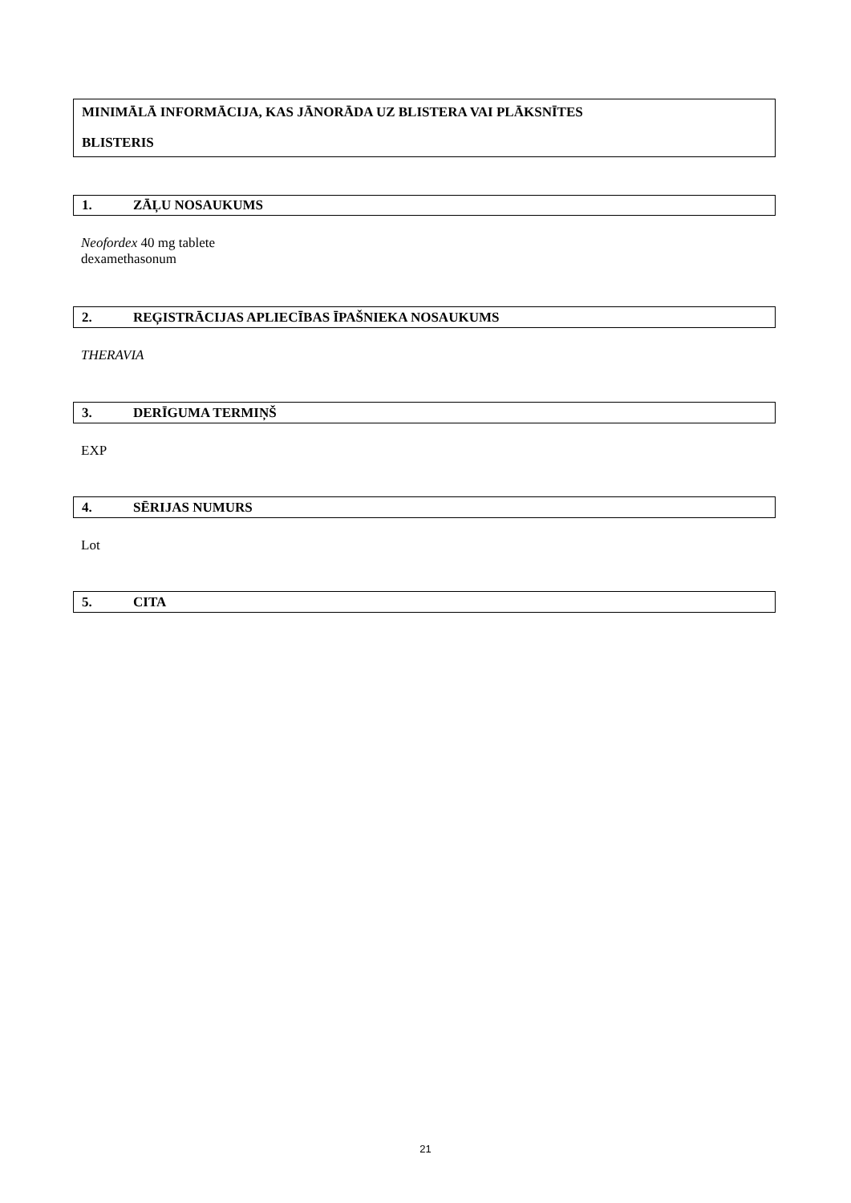MINIMĀLĀ INFORMĀCIJA, KAS JĀNORĀDA UZ BLISTERA VAI PLĀKSNĪTES
BLISTERIS
1. ZĀĻU NOSAUKUMS
Neofordex 40 mg tablete
dexamethasonum
2. REĢISTRĀCIJAS APLIECĪBAS ĪPAŠNIEKA NOSAUKUMS
THERAVIA
3. DERĪGUMA TERMIŅŠ
EXP
4. SĒRIJAS NUMURS
Lot
5. CITA
21